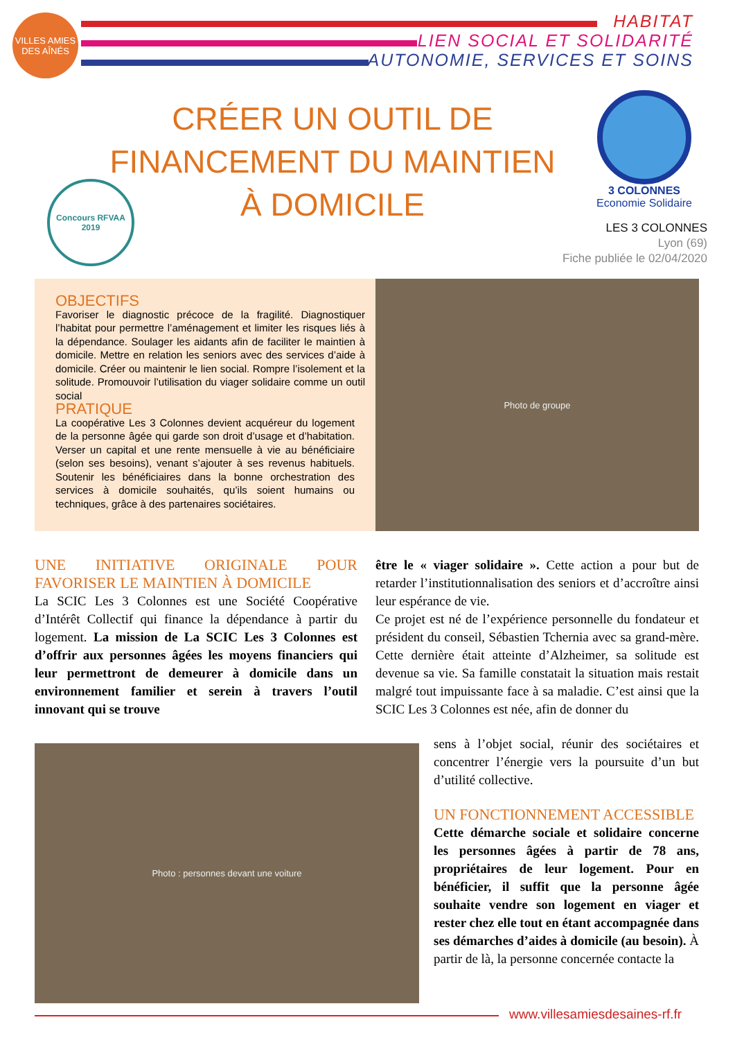VILLES AMIES DES AÎNÉS
HABITAT
LIEN SOCIAL ET SOLIDARITÉ
AUTONOMIE, SERVICES ET SOINS
CRÉER UN OUTIL DE FINANCEMENT DU MAINTIEN À DOMICILE
Concours RFVAA
2019
3 COLONNES
Economie Solidaire
LES 3 COLONNES
Lyon (69)
Fiche publiée le 02/04/2020
OBJECTIFS
Favoriser le diagnostic précoce de la fragilité. Diagnostiquer l’habitat pour permettre l’aménagement et limiter les risques liés à la dépendance. Soulager les aidants afin de faciliter le maintien à domicile. Mettre en relation les seniors avec des services d’aide à domicile. Créer ou maintenir le lien social. Rompre l’isolement et la solitude. Promouvoir l’utilisation du viager solidaire comme un outil social
PRATIQUE
La coopérative Les 3 Colonnes devient acquéreur du logement de la personne âgée qui garde son droit d’usage et d’habitation. Verser un capital et une rente mensuelle à vie au bénéficiaire (selon ses besoins), venant s’ajouter à ses revenus habituels. Soutenir les bénéficiaires dans la bonne orchestration des services à domicile souhaités, qu’ils soient humains ou techniques, grâce à des partenaires sociétaires.
Photo de groupe
UNE INITIATIVE ORIGINALE POUR FAVORISER LE MAINTIEN À DOMICILE
La SCIC Les 3 Colonnes est une Société Coopérative d’Intérêt Collectif qui finance la dépendance à partir du logement. La mission de La SCIC Les 3 Colonnes est d’offrir aux personnes âgées les moyens financiers qui leur permettront de demeurer à domicile dans un environnement familier et serein à travers l’outil innovant qui se trouve
Photo : personnes devant une voiture
être le « viager solidaire ». Cette action a pour but de retarder l’institutionnalisation des seniors et d’accroître ainsi leur espérance de vie.
Ce projet est né de l’expérience personnelle du fondateur et président du conseil, Sébastien Tchernia avec sa grand-mère. Cette dernière était atteinte d’Alzheimer, sa solitude est devenue sa vie. Sa famille constatait la situation mais restait malgré tout impuissante face à sa maladie. C’est ainsi que la SCIC Les 3 Colonnes est née, afin de donner du
sens à l’objet social, réunir des sociétaires et concentrer l’énergie vers la poursuite d’un but d’utilité collective.
UN FONCTIONNEMENT ACCESSIBLE
Cette démarche sociale et solidaire concerne les personnes âgées à partir de 78 ans, propriétaires de leur logement. Pour en bénéficier, il suffit que la personne âgée souhaite vendre son logement en viager et rester chez elle tout en étant accompagnée dans ses démarches d’aides à domicile (au besoin). À partir de là, la personne concernée contacte la
www.villesamiesdesaines-rf.fr